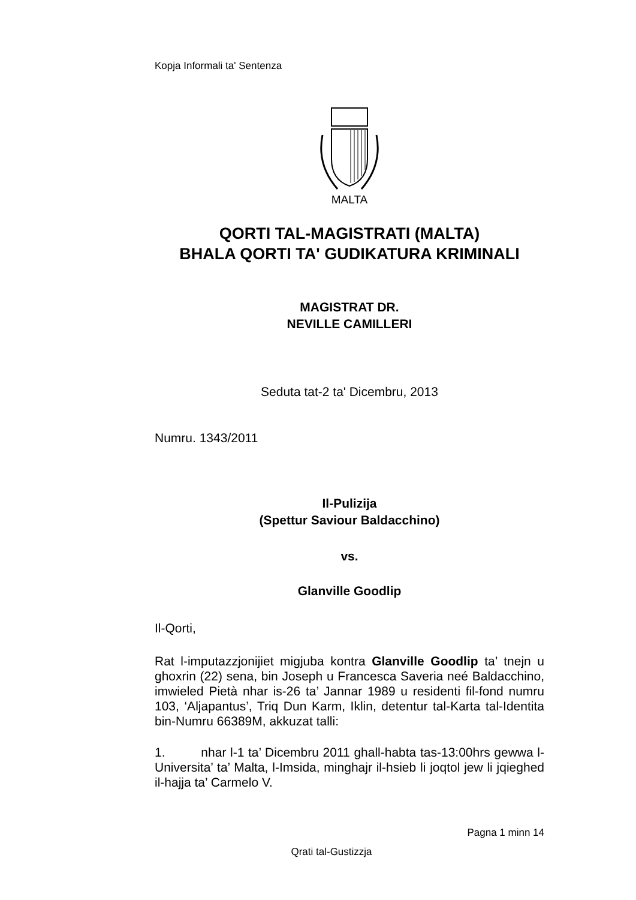Kopja Informali ta' Sentenza
MALTA
QORTI TAL-MAGISTRATI (MALTA)
BHALA QORTI TA' GUDIKATURA KRIMINALI
MAGISTRAT DR.
NEVILLE CAMILLERI
Seduta tat-2 ta' Dicembru, 2013
Numru. 1343/2011
Il-Pulizija
(Spettur Saviour Baldacchino)
vs.
Glanville Goodlip
Il-Qorti,
Rat l-imputazzjonijiet migjuba kontra Glanville Goodlip ta’ tnejn u ghoxrin (22) sena, bin Joseph u Francesca Saveria neé Baldacchino, imwieled Pietà nhar is-26 ta’ Jannar 1989 u residenti fil-fond numru 103, ‘Aljapantus’, Triq Dun Karm, Iklin, detentur tal-Karta tal-Identita bin-Numru 66389M, akkuzat talli:
1. nhar l-1 ta’ Dicembru 2011 ghall-habta tas-13:00hrs gewwa l-Universita’ ta’ Malta, l-Imsida, minghajr il-hsieb li joqtol jew li jqieghed il-hajja ta’ Carmelo V.
Pagna 1 minn 14
Qrati tal-Gustizzja